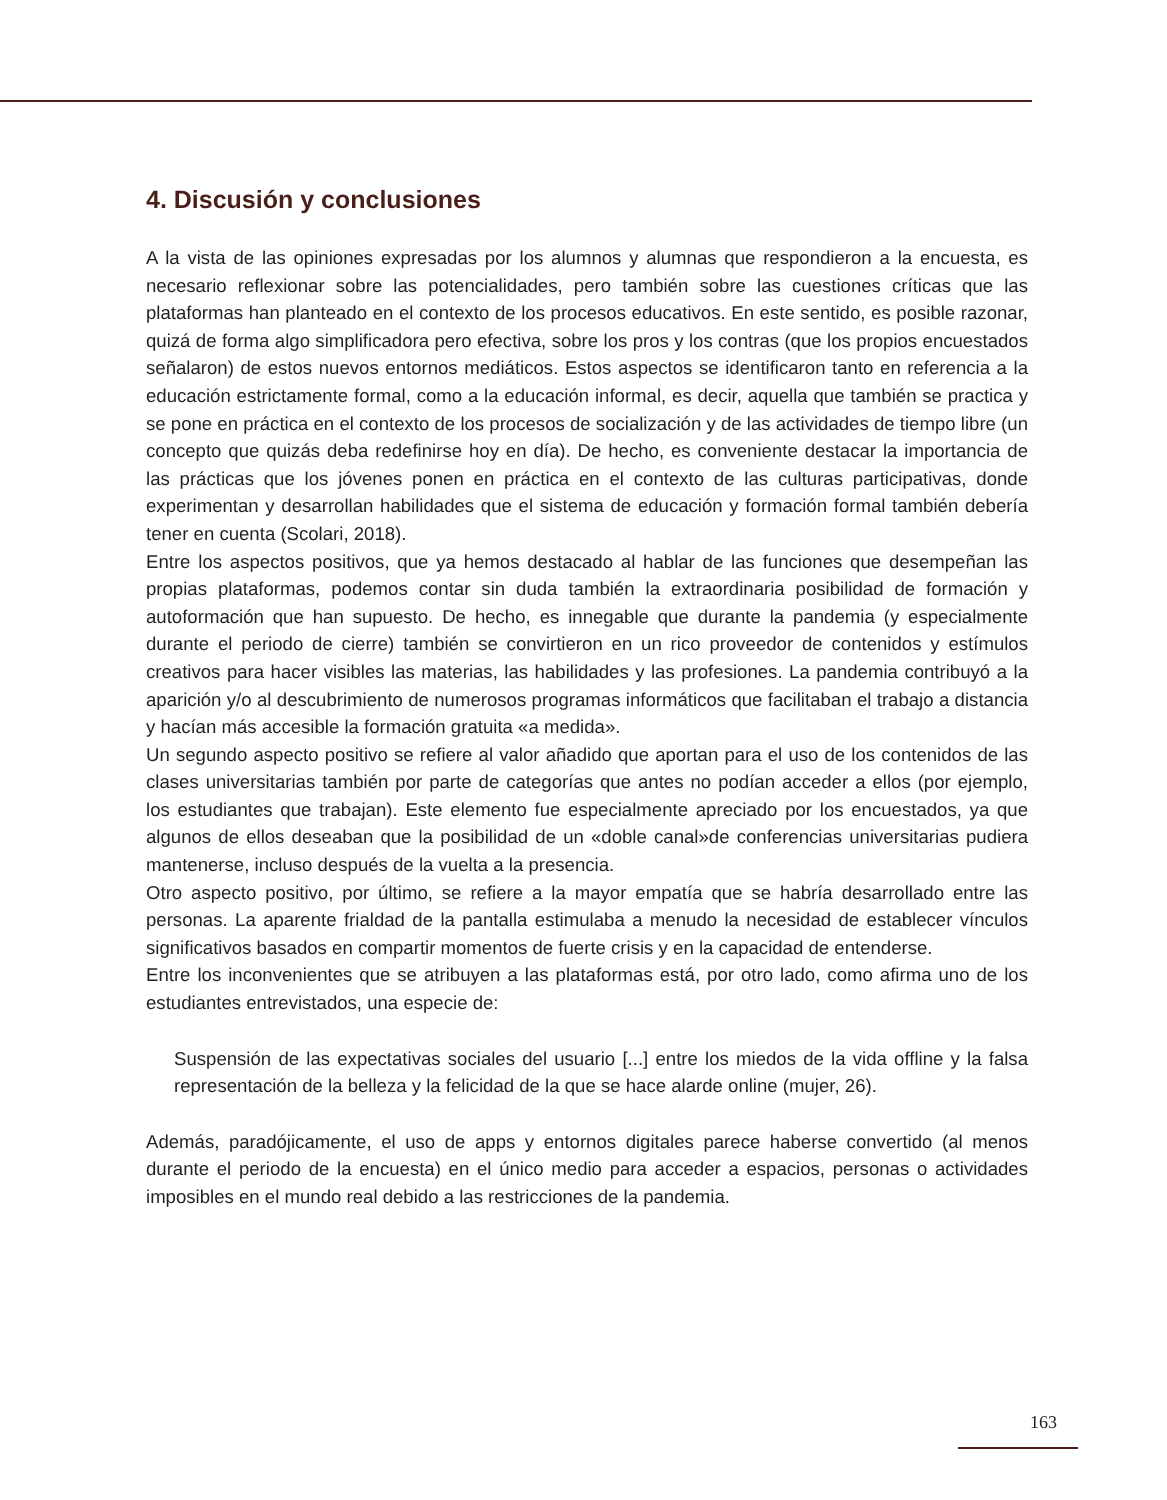4. Discusión y conclusiones
A la vista de las opiniones expresadas por los alumnos y alumnas que respondieron a la encuesta, es necesario reflexionar sobre las potencialidades, pero también sobre las cuestiones críticas que las plataformas han planteado en el contexto de los procesos educativos. En este sentido, es posible razonar, quizá de forma algo simplificadora pero efectiva, sobre los pros y los contras (que los propios encuestados señalaron) de estos nuevos entornos mediáticos. Estos aspectos se identificaron tanto en referencia a la educación estrictamente formal, como a la educación informal, es decir, aquella que también se practica y se pone en práctica en el contexto de los procesos de socialización y de las actividades de tiempo libre (un concepto que quizás deba redefinirse hoy en día). De hecho, es conveniente destacar la importancia de las prácticas que los jóvenes ponen en práctica en el contexto de las culturas participativas, donde experimentan y desarrollan habilidades que el sistema de educación y formación formal también debería tener en cuenta (Scolari, 2018).
Entre los aspectos positivos, que ya hemos destacado al hablar de las funciones que desempeñan las propias plataformas, podemos contar sin duda también la extraordinaria posibilidad de formación y autoformación que han supuesto. De hecho, es innegable que durante la pandemia (y especialmente durante el periodo de cierre) también se convirtieron en un rico proveedor de contenidos y estímulos creativos para hacer visibles las materias, las habilidades y las profesiones. La pandemia contribuyó a la aparición y/o al descubrimiento de numerosos programas informáticos que facilitaban el trabajo a distancia y hacían más accesible la formación gratuita «a medida».
Un segundo aspecto positivo se refiere al valor añadido que aportan para el uso de los contenidos de las clases universitarias también por parte de categorías que antes no podían acceder a ellos (por ejemplo, los estudiantes que trabajan). Este elemento fue especialmente apreciado por los encuestados, ya que algunos de ellos deseaban que la posibilidad de un «doble canal»de conferencias universitarias pudiera mantenerse, incluso después de la vuelta a la presencia.
Otro aspecto positivo, por último, se refiere a la mayor empatía que se habría desarrollado entre las personas. La aparente frialdad de la pantalla estimulaba a menudo la necesidad de establecer vínculos significativos basados en compartir momentos de fuerte crisis y en la capacidad de entenderse.
Entre los inconvenientes que se atribuyen a las plataformas está, por otro lado, como afirma uno de los estudiantes entrevistados, una especie de:
Suspensión de las expectativas sociales del usuario [...] entre los miedos de la vida offline y la falsa representación de la belleza y la felicidad de la que se hace alarde online (mujer, 26).
Además, paradójicamente, el uso de apps y entornos digitales parece haberse convertido (al menos durante el periodo de la encuesta) en el único medio para acceder a espacios, personas o actividades imposibles en el mundo real debido a las restricciones de la pandemia.
163